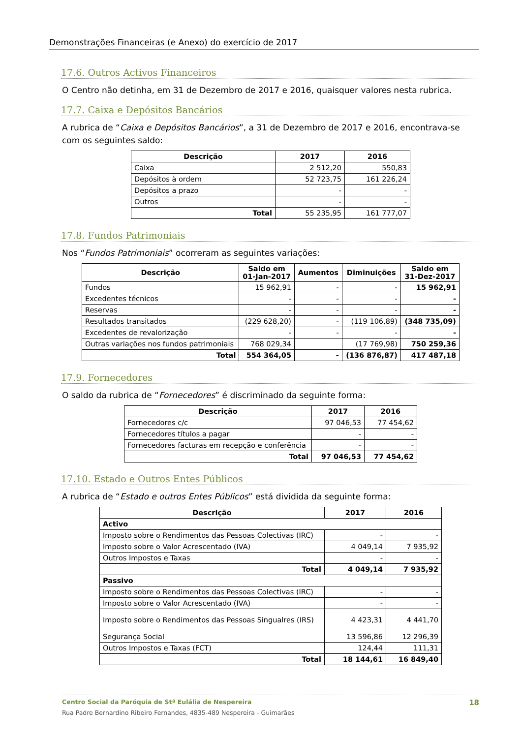Demonstrações Financeiras (e Anexo) do exercício de 2017
17.6. Outros Activos Financeiros
O Centro não detinha, em 31 de Dezembro de 2017 e 2016, quaisquer valores nesta rubrica.
17.7. Caixa e Depósitos Bancários
A rubrica de “Caixa e Depósitos Bancários”, a 31 de Dezembro de 2017 e 2016, encontrava-se com os seguintes saldo:
| Descrição | 2017 | 2016 |
| --- | --- | --- |
| Caixa | 2 512,20 | 550,83 |
| Depósitos à ordem | 52 723,75 | 161 226,24 |
| Depósitos a prazo | - | - |
| Outros | - | - |
| Total | 55 235,95 | 161 777,07 |
17.8. Fundos Patrimoniais
Nos “Fundos Patrimoniais” ocorreram as seguintes variações:
| Descrição | Saldo em 01-Jan-2017 | Aumentos | Diminuições | Saldo em 31-Dez-2017 |
| --- | --- | --- | --- | --- |
| Fundos | 15 962,91 | - | - | 15 962,91 |
| Excedentes técnicos | - | - | - | - |
| Reservas | - | - | - | - |
| Resultados transitados | (229 628,20) | - | (119 106,89) | (348 735,09) |
| Excedentes de revalorização | - | - | - | - |
| Outras variações nos fundos patrimoniais | 768 029,34 | | (17 769,98) | 750 259,36 |
| Total | 554 364,05 | - | (136 876,87) | 417 487,18 |
17.9. Fornecedores
O saldo da rubrica de “Fornecedores” é discriminado da seguinte forma:
| Descrição | 2017 | 2016 |
| --- | --- | --- |
| Fornecedores c/c | 97 046,53 | 77 454,62 |
| Fornecedores títulos a pagar | - | - |
| Fornecedores facturas em recepção e conferência | - | - |
| Total | 97 046,53 | 77 454,62 |
17.10. Estado e Outros Entes Públicos
A rubrica de “Estado e outros Entes Públicos” está dividida da seguinte forma:
| Descrição | 2017 | 2016 |
| --- | --- | --- |
| Activo | | |
| Imposto sobre o Rendimentos das Pessoas Colectivas (IRC) | - | - |
| Imposto sobre o Valor Acrescentado (IVA) | 4 049,14 | 7 935,92 |
| Outros Impostos e Taxas | - | - |
| Total | 4 049,14 | 7 935,92 |
| Passivo | | |
| Imposto sobre o Rendimentos das Pessoas Colectivas (IRC) | - | - |
| Imposto sobre o Valor Acrescentado (IVA) | - | - |
| Imposto sobre o Rendimentos das Pessoas Singualres (IRS) | 4 423,31 | 4 441,70 |
| Segurança Social | 13 596,86 | 12 296,39 |
| Outros Impostos e Taxas (FCT) | 124,44 | 111,31 |
| Total | 18 144,61 | 16 849,40 |
Centro Social da Paróquia de Stª Eulália de Nespereira 18
Rua Padre Bernardino Ribeiro Fernandes, 4835-489 Nespereira - Guimarães